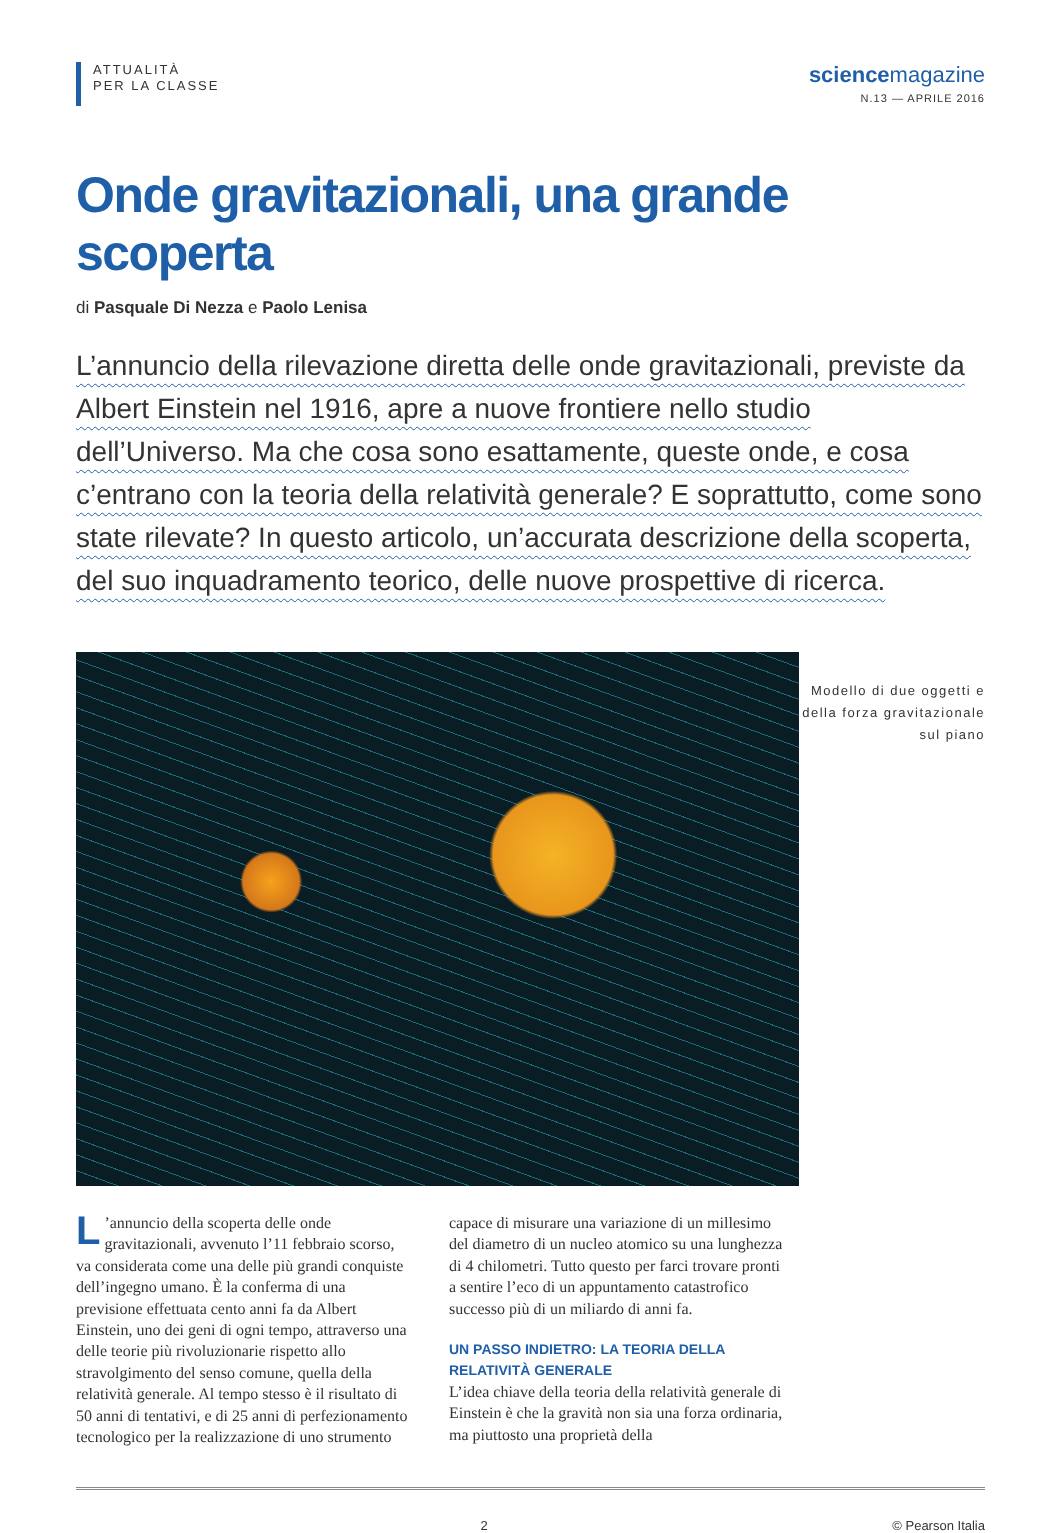ATTUALITÀ
PER LA CLASSE
sciencemagazine
N.13 — APRILE 2016
Onde gravitazionali, una grande scoperta
di Pasquale Di Nezza e Paolo Lenisa
L’annuncio della rilevazione diretta delle onde gravitazionali, previste da Albert Einstein nel 1916, apre a nuove frontiere nello studio dell’Universo. Ma che cosa sono esattamente, queste onde, e cosa c’entrano con la teoria della relatività generale? E soprattutto, come sono state rilevate? In questo articolo, un’accurata descrizione della scoperta, del suo inquadramento teorico, delle nuove prospettive di ricerca.
Modello di due oggetti e della forza gravitazionale sul piano
L’annuncio della scoperta delle onde gravitazionali, avvenuto l’11 febbraio scorso, va considerata come una delle più grandi conquiste dell’ingegno umano. È la conferma di una previsione effettuata cento anni fa da Albert Einstein, uno dei geni di ogni tempo, attraverso una delle teorie più rivoluzionarie rispetto allo stravolgimento del senso comune, quella della relatività generale. Al tempo stesso è il risultato di 50 anni di tentativi, e di 25 anni di perfezionamento tecnologico per la realizzazione di uno strumento
capace di misurare una variazione di un millesimo del diametro di un nucleo atomico su una lunghezza di 4 chilometri. Tutto questo per farci trovare pronti a sentire l’eco di un appuntamento catastrofico successo più di un miliardo di anni fa.
UN PASSO INDIETRO: LA TEORIA DELLA RELATIVITÀ GENERALE
L’idea chiave della teoria della relatività generale di Einstein è che la gravità non sia una forza ordinaria, ma piuttosto una proprietà della
2 © Pearson Italia